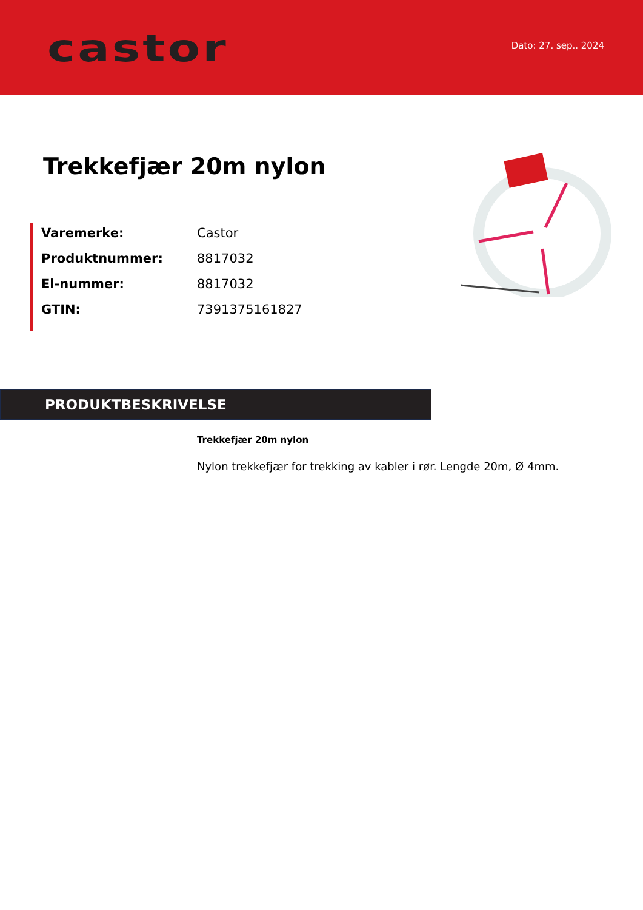castor
Dato: 27. sep.. 2024
Trekkefjær 20m nylon
| Varemerke: | Castor |
| Produktnummer: | 8817032 |
| El-nummer: | 8817032 |
| GTIN: | 7391375161827 |
PRODUKTBESKRIVELSE
Trekkefjær 20m nylon
Nylon trekkefjær for trekking av kabler i rør. Lengde 20m, Ø 4mm.